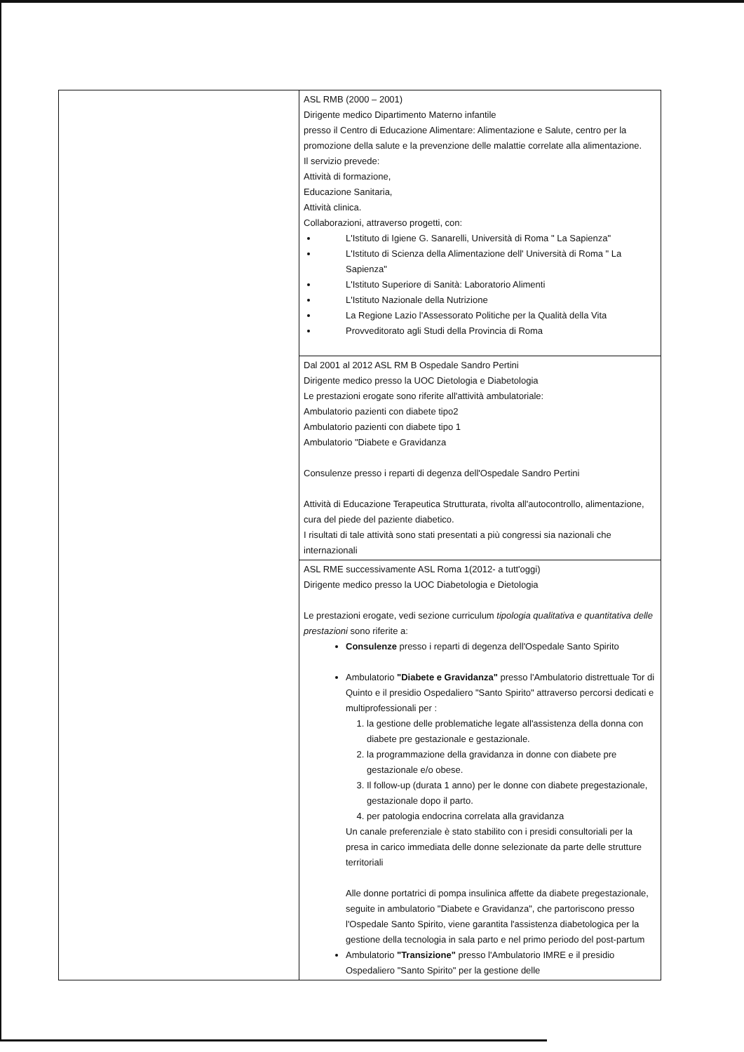| | ASL RMB (2000 – 2001) Dirigente medico Dipartimento Materno infantile presso il Centro di Educazione Alimentare: Alimentazione e Salute, centro per la promozione della salute e la prevenzione delle malattie correlate alla alimentazione. Il servizio prevede: Attività di formazione, Educazione Sanitaria, Attività clinica. Collaborazioni, attraverso progetti, con: L'Istituto di Igiene G. Sanarelli, Università di Roma " La Sapienza" L'Istituto di Scienza della Alimentazione dell' Università di Roma " La Sapienza" L'Istituto Superiore di Sanità: Laboratorio Alimenti L'Istituto Nazionale della Nutrizione La Regione Lazio l'Assessorato Politiche per la Qualità della Vita Provveditorato agli Studi della Provincia di Roma |
| | Dal 2001 al 2012 ASL RM B Ospedale Sandro Pertini Dirigente medico presso la UOC Dietologia e Diabetologia Le prestazioni erogate sono riferite all'attività ambulatoriale: Ambulatorio pazienti con diabete tipo2 Ambulatorio pazienti con diabete tipo 1 Ambulatorio "Diabete e Gravidanza Consulenze presso i reparti di degenza dell'Ospedale Sandro Pertini Attività di Educazione Terapeutica Strutturata, rivolta all'autocontrollo, alimentazione, cura del piede del paziente diabetico. I risultati di tale attività sono stati presentati a più congressi sia nazionali che internazionali |
| | ASL RME successivamente ASL Roma 1(2012- a tutt'oggi) Dirigente medico presso la UOC Diabetologia e Dietologia Le prestazioni erogate, vedi sezione curriculum tipologia qualitativa e quantitativa delle prestazioni sono riferite a: Consulenze presso i reparti di degenza dell'Ospedale Santo Spirito Ambulatorio "Diabete e Gravidanza" presso l'Ambulatorio distrettuale Tor di Quinto e il presidio Ospedaliero "Santo Spirito" attraverso percorsi dedicati e multiprofessionali per : 1. la gestione delle problematiche legate all'assistenza della donna con diabete pre gestazionale e gestazionale. 2. la programmazione della gravidanza in donne con diabete pre gestazionale e/o obese. 3. Il follow-up (durata 1 anno) per le donne con diabete pregestazionale, gestazionale dopo il parto. 4. per patologia endocrina correlata alla gravidanza Un canale preferenziale è stato stabilito con i presidi consultoriali per la presa in carico immediata delle donne selezionate da parte delle strutture territoriali Alle donne portatrici di pompa insulinica affette da diabete pregestazionale, seguite in ambulatorio "Diabete e Gravidanza", che partoriscono presso l'Ospedale Santo Spirito, viene garantita l'assistenza diabetologica per la gestione della tecnologia in sala parto e nel primo periodo del post-partum Ambulatorio "Transizione" presso l'Ambulatorio IMRE e il presidio Ospedaliero "Santo Spirito" per la gestione delle |